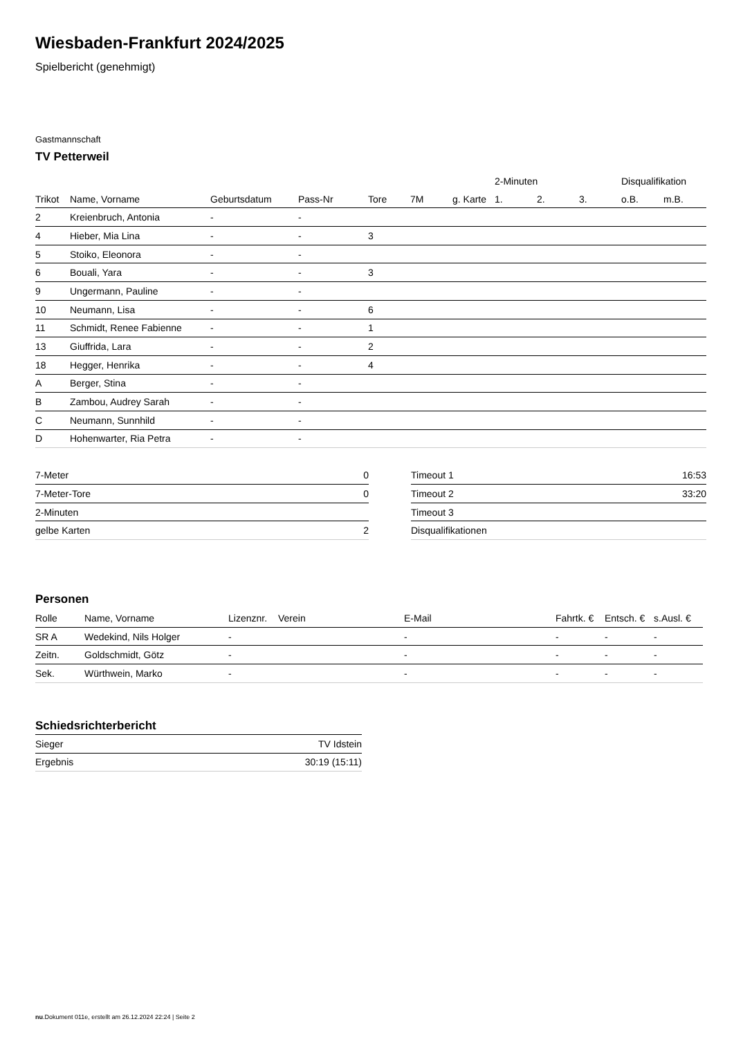Wiesbaden-Frankfurt 2024/2025
Spielbericht (genehmigt)
Gastmannschaft
TV Petterweil
| | | | | | | | 2-Minuten | | | Disqualifikation | |
| --- | --- | --- | --- | --- | --- | --- | --- | --- | --- | --- | --- |
| Trikot | Name, Vorname | Geburtsdatum | Pass-Nr | Tore | 7M | g. Karte | 1. | 2. | 3. | o.B. | m.B. |
| 2 | Kreienbruch, Antonia | - | - | | | | | | | | |
| 4 | Hieber, Mia Lina | - | - | 3 | | | | | | | |
| 5 | Stoiko, Eleonora | - | - | | | | | | | | |
| 6 | Bouali, Yara | - | - | 3 | | | | | | | |
| 9 | Ungermann, Pauline | - | - | | | | | | | | |
| 10 | Neumann, Lisa | - | - | 6 | | | | | | | |
| 11 | Schmidt, Renee Fabienne | - | - | 1 | | | | | | | |
| 13 | Giuffrida, Lara | - | - | 2 | | | | | | | |
| 18 | Hegger, Henrika | - | - | 4 | | | | | | | |
| A | Berger, Stina | - | - | | | | | | | | |
| B | Zambou, Audrey Sarah | - | - | | | | | | | | |
| C | Neumann, Sunnhild | - | - | | | | | | | | |
| D | Hohenwarter, Ria Petra | - | - | | | | | | | | |
| 7-Meter | 0 |
| 7-Meter-Tore | 0 |
| 2-Minuten | |
| gelbe Karten | 2 |
| Timeout 1 | 16:53 |
| Timeout 2 | 33:20 |
| Timeout 3 | |
| Disqualifikationen | |
Personen
| Rolle | Name, Vorname | Lizenznr. | Verein | E-Mail | Fahrtk. € | Entsch. € | s.Ausl. € |
| --- | --- | --- | --- | --- | --- | --- | --- |
| SR A | Wedekind, Nils Holger | - | | - | - | - | - |
| Zeitn. | Goldschmidt, Götz | - | | - | - | - | - |
| Sek. | Würthwein, Marko | - | | - | - | - | - |
Schiedsrichterbericht
| Sieger | TV Idstein |
| Ergebnis | 30:19 (15:11) |
nu.Dokument 011e, erstellt am 26.12.2024 22:24 | Seite 2